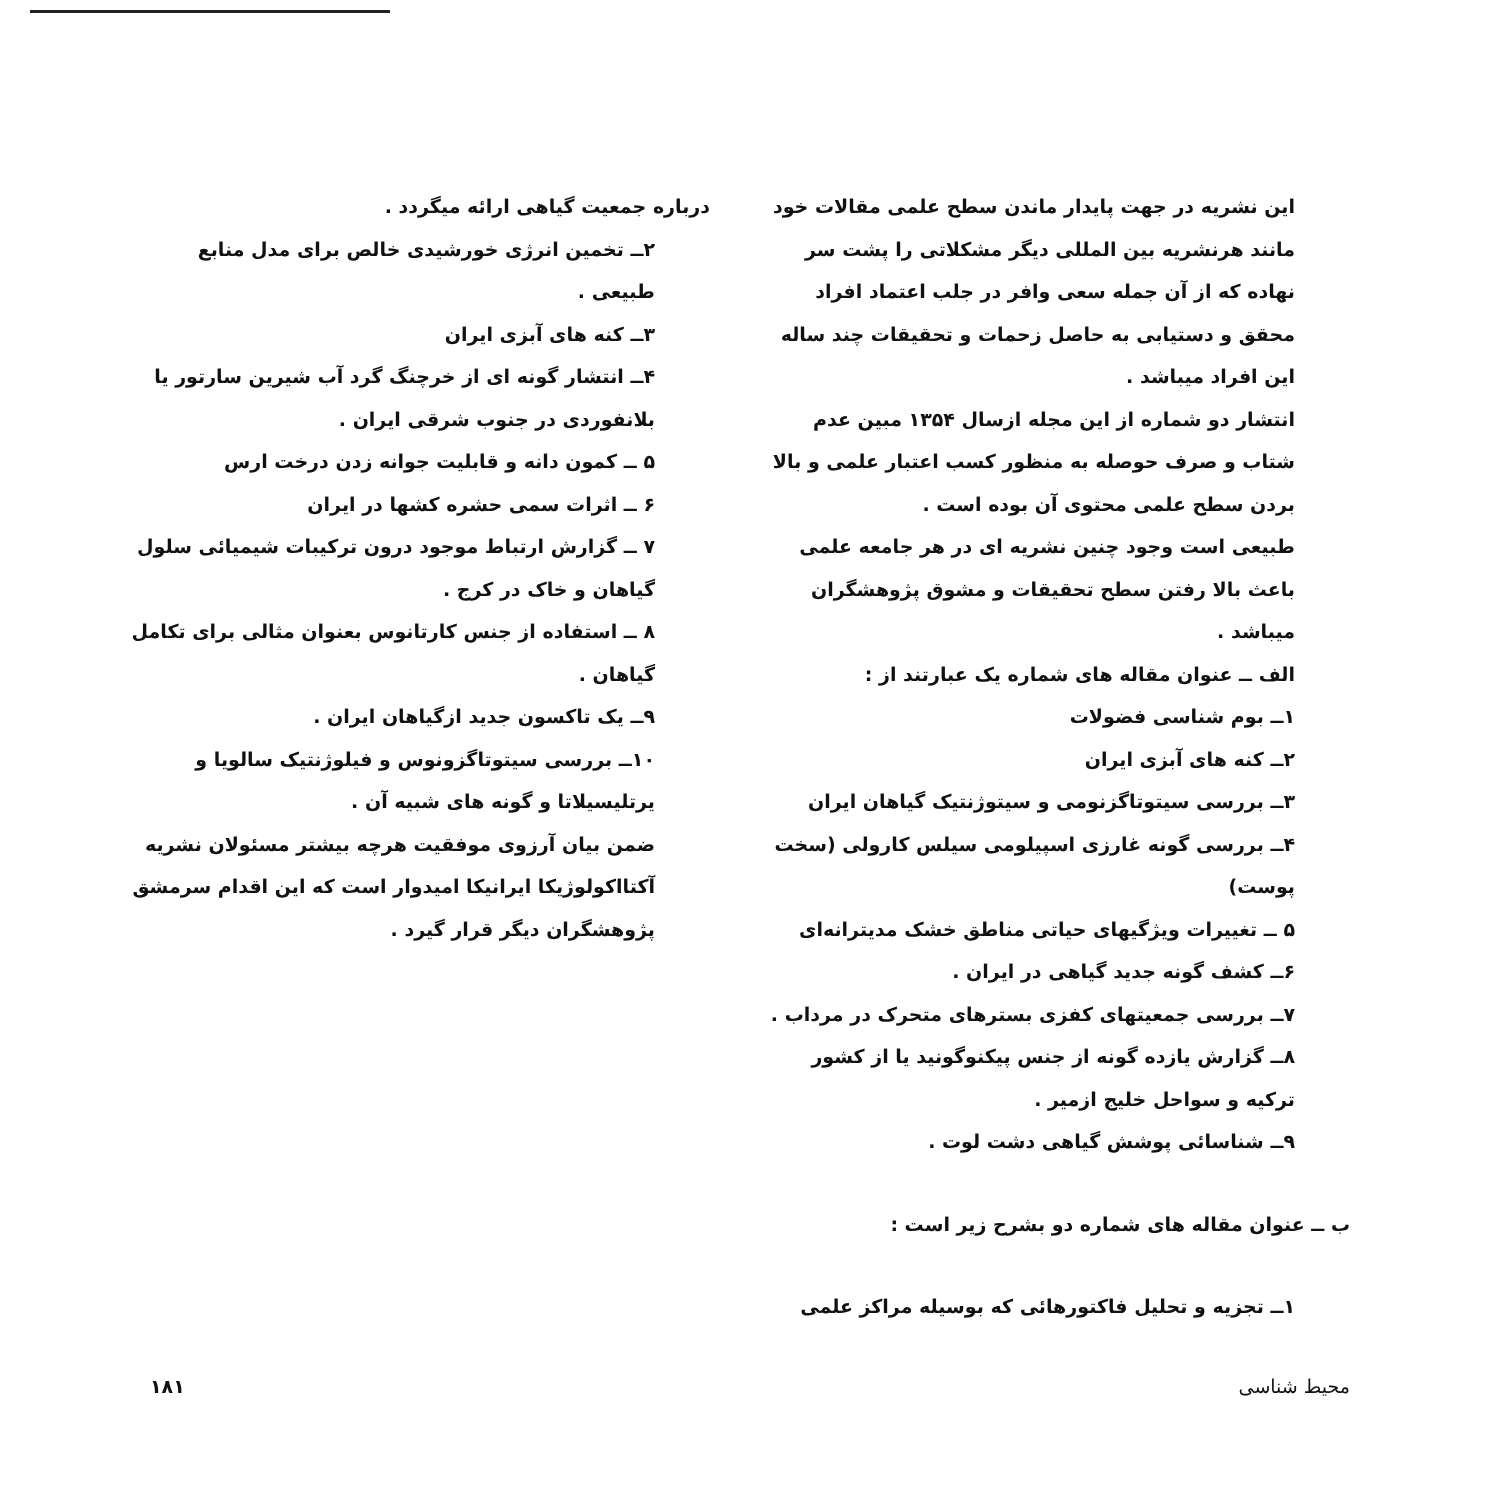این نشریه در جهت پایدار ماندن سطح علمی مقالات خود مانند هرنشریه بین المللی دیگر مشکلاتی را پشت سر نهاده که از آن جمله سعی وافر در جلب اعتماد افراد محقق و دستیابی به حاصل زحمات و تحقیقات چند ساله این افراد میباشد .
انتشار دو شماره از این مجله ازسال ۱۳۵۴ مبین عدم شتاب و صرف حوصله به منظور کسب اعتبار علمی و بالا بردن سطح علمی محتوی آن بوده است .
طبیعی است وجود چنین نشریه ای در هر جامعه علمی باعث بالا رفتن سطح تحقیقات و مشوق پژوهشگران میباشد .
الف ــ عنوان مقاله های شماره یک عبارتند از :
۱ــ بوم شناسی فضولات
۲ــ کنه های آبزی ایران
۳ــ بررسی سیتوتاگزنومی و سیتوژنتیک گیاهان ایران
۴ــ بررسی گونه غارزی اسپیلومی سیلس کارولی (سخت پوست)
۵ ــ تغییرات ویژگیهای حیاتی مناطق خشک مدیترانه‌ای
۶ــ کشف گونه جدید گیاهی در ایران .
۷ــ بررسی جمعیتهای کفزی بسترهای متحرک در مرداب .
۸ــ گزارش یازده گونه از جنس پیکنوگونید یا از کشور ترکیه و سواحل خلیج ازمیر .
۹ــ شناسائی پوشش گیاهی دشت لوت .
ب ــ عنوان مقاله های شماره دو بشرح زیر است :
۱ــ تجزیه و تحلیل فاکتورهائی که بوسیله مراکز علمی
درباره جمعیت گیاهی ارائه میگردد .
۲ــ تخمین انرژی خورشیدی خالص برای مدل منابع طبیعی .
۳ــ کنه های آبزی ایران
۴ــ انتشار گونه ای از خرچنگ گرد آب شیرین سارتور یا بلانفوردی در جنوب شرقی ایران .
۵ ــ کمون دانه و قابلیت جوانه زدن درخت ارس
۶ ــ اثرات سمی حشره کشها در ایران
۷ ــ گزارش ارتباط موجود درون ترکیبات شیمیائی سلول گیاهان و خاک در کرج .
۸ ــ استفاده از جنس کارتانوس بعنوان مثالی برای تکامل گیاهان .
۹ــ یک تاکسون جدید ازگیاهان ایران .
۱۰ــ بررسی سیتوتاگزونوس و فیلوژنتیک سالویا و یرتلیسیلاتا و گونه های شبیه آن .
ضمن بیان آرزوی موفقیت هرچه بیشتر مسئولان نشریه آکتااکولوژیکا ایرانیکا امیدوار است که این اقدام سرمشق پژوهشگران دیگر قرار گیرد .
محیط شناسی ۱۸۱